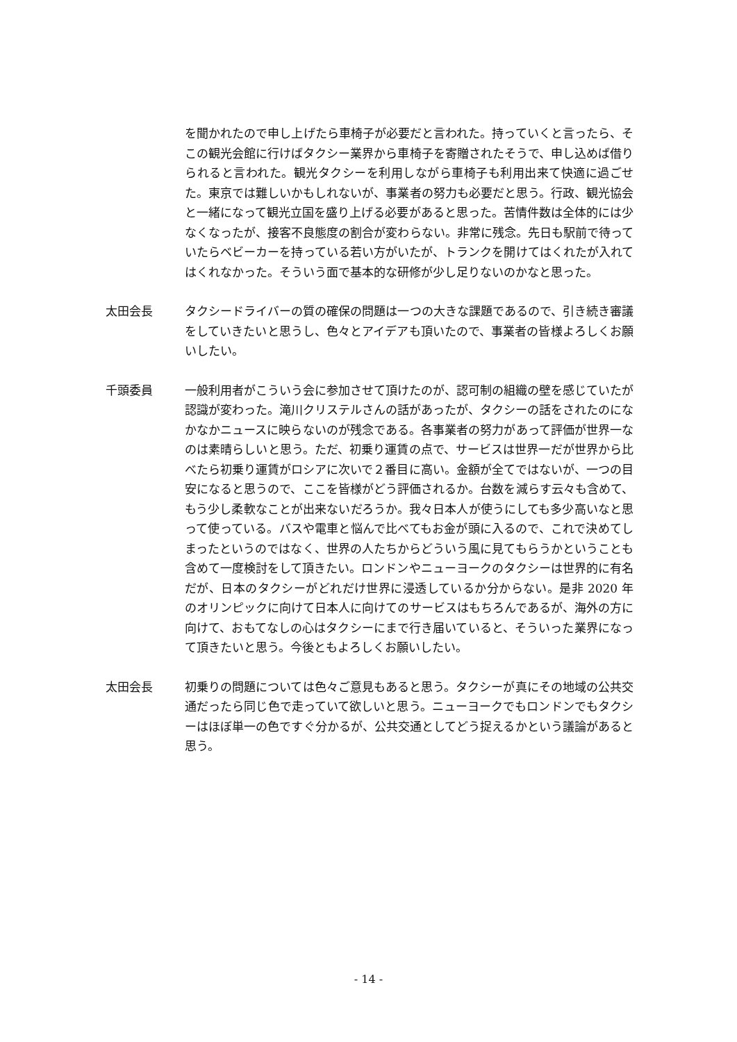を聞かれたので申し上げたら車椅子が必要だと言われた。持っていくと言ったら、そこの観光会館に行けばタクシー業界から車椅子を寄贈されたそうで、申し込めば借りられると言われた。観光タクシーを利用しながら車椅子も利用出来て快適に過ごせた。東京では難しいかもしれないが、事業者の努力も必要だと思う。行政、観光協会と一緒になって観光立国を盛り上げる必要があると思った。苦情件数は全体的には少なくなったが、接客不良態度の割合が変わらない。非常に残念。先日も駅前で待っていたらベビーカーを持っている若い方がいたが、トランクを開けてはくれたが入れてはくれなかった。そういう面で基本的な研修が少し足りないのかなと思った。
太田会長 タクシードライバーの質の確保の問題は一つの大きな課題であるので、引き続き審議をしていきたいと思うし、色々とアイデアも頂いたので、事業者の皆様よろしくお願いしたい。
千頭委員 一般利用者がこういう会に参加させて頂けたのが、認可制の組織の壁を感じていたが認識が変わった。滝川クリステルさんの話があったが、タクシーの話をされたのになかなかニュースに映らないのが残念である。各事業者の努力があって評価が世界一なのは素晴らしいと思う。ただ、初乗り運賃の点で、サービスは世界一だが世界から比べたら初乗り運賃がロシアに次いで２番目に高い。金額が全てではないが、一つの目安になると思うので、ここを皆様がどう評価されるか。台数を減らす云々も含めて、もう少し柔軟なことが出来ないだろうか。我々日本人が使うにしても多少高いなと思って使っている。バスや電車と悩んで比べてもお金が頭に入るので、これで決めてしまったというのではなく、世界の人たちからどういう風に見てもらうかということも含めて一度検討をして頂きたい。ロンドンやニューヨークのタクシーは世界的に有名だが、日本のタクシーがどれだけ世界に浸透しているか分からない。是非 2020 年のオリンピックに向けて日本人に向けてのサービスはもちろんであるが、海外の方に向けて、おもてなしの心はタクシーにまで行き届いていると、そういった業界になって頂きたいと思う。今後ともよろしくお願いしたい。
太田会長 初乗りの問題については色々ご意見もあると思う。タクシーが真にその地域の公共交通だったら同じ色で走っていて欲しいと思う。ニューヨークでもロンドンでもタクシーはほぼ単一の色ですぐ分かるが、公共交通としてどう捉えるかという議論があると思う。
- 14 -